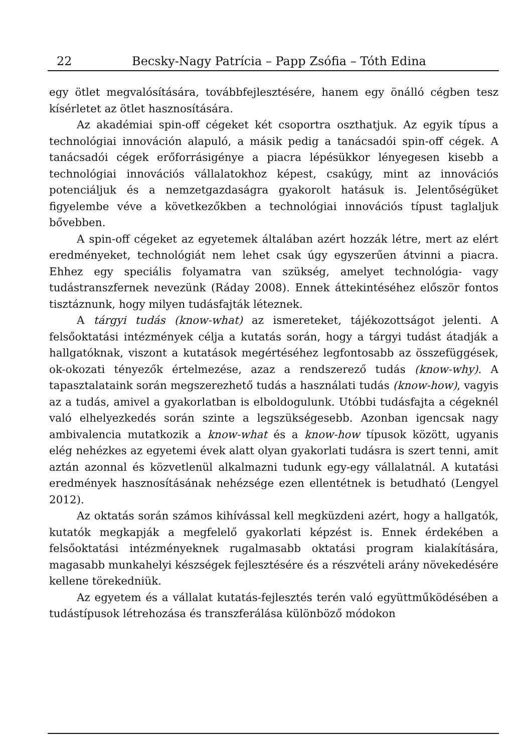22 Becsky-Nagy Patrícia – Papp Zsófia – Tóth Edina
egy ötlet megvalósítására, továbbfejlesztésére, hanem egy önálló cégben tesz kísérletet az ötlet hasznosítására.
Az akadémiai spin-off cégeket két csoportra oszthatjuk. Az egyik típus a technológiai innováción alapuló, a másik pedig a tanácsadói spin-off cégek. A tanácsadói cégek erőforrásigénye a piacra lépésükkor lényegesen kisebb a technológiai innovációs vállalatokhoz képest, csakúgy, mint az innovációs potenciáljuk és a nemzetgazdaságra gyakorolt hatásuk is. Jelentőségüket figyelembe véve a következőkben a technológiai innovációs típust taglaljuk bővebben.
A spin-off cégeket az egyetemek általában azért hozzák létre, mert az elért eredményeket, technológiát nem lehet csak úgy egyszerűen átvinni a piacra. Ehhez egy speciális folyamatra van szükség, amelyet technológia- vagy tudástranszfernek nevezünk (Ráday 2008). Ennek áttekintéséhez először fontos tisztáznunk, hogy milyen tudásfajták léteznek.
A tárgyi tudás (know-what) az ismereteket, tájékozottságot jelenti. A felsőoktatási intézmények célja a kutatás során, hogy a tárgyi tudást átadják a hallgatóknak, viszont a kutatások megértéséhez legfontosabb az összefüggések, ok-okozati tényezők értelmezése, azaz a rendszerező tudás (know-why). A tapasztalataink során megszerezhető tudás a használati tudás (know-how), vagyis az a tudás, amivel a gyakorlatban is elboldogulunk. Utóbbi tudásfajta a cégeknél való elhelyezkedés során szinte a legszükségesebb. Azonban igencsak nagy ambivalencia mutatkozik a know-what és a know-how típusok között, ugyanis elég nehézkes az egyetemi évek alatt olyan gyakorlati tudásra is szert tenni, amit aztán azonnal és közvetlenül alkalmazni tudunk egy-egy vállalatnál. A kutatási eredmények hasznosításának nehézsége ezen ellentétnek is betudható (Lengyel 2012).
Az oktatás során számos kihívással kell megküzdeni azért, hogy a hallgatók, kutatók megkapják a megfelelő gyakorlati képzést is. Ennek érdekében a felsőoktatási intézményeknek rugalmasabb oktatási program kialakítására, magasabb munkahelyi készségek fejlesztésére és a részvételi arány növekedésére kellene törekedniük.
Az egyetem és a vállalat kutatás-fejlesztés terén való együttműködésében a tudástípusok létrehozása és transzferálása különböző módokon